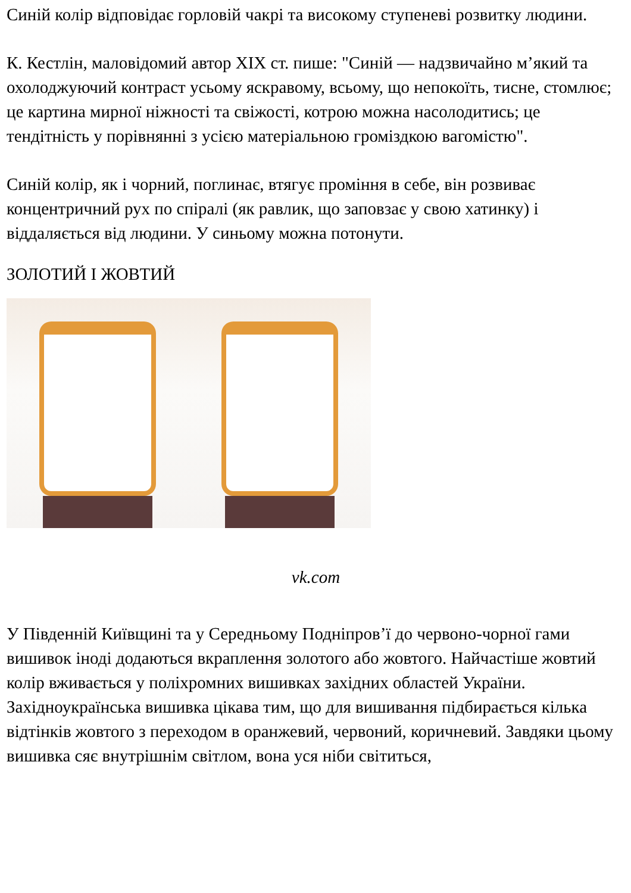Синій колір відповідає горловій чакрі та високому ступеневі розвитку людини.
К. Кестлін, маловідомий автор XIX ст. пише: "Синій — надзвичайно м’який та охолоджуючий контраст усьому яскравому, всьому, що непокоїть, тисне, стомлює; це картина мирної ніжності та свіжості, котрою можна насолодитись; це тендітність у порівнянні з усією матеріальною громіздкою вагомістю".
Синій колір, як і чорний, поглинає, втягує проміння в себе, він розвиває концентричний рух по спіралі (як равлик, що заповзає у свою хатинку) і віддаляється від людини. У синьому можна потонути.
ЗОЛОТИЙ І ЖОВТИЙ
vk.com
У Південній Київщині та у Середньому Подніпров’ї до червоно-чорної гами вишивок іноді додаються вкраплення золотого або жовтого. Найчастіше жовтий колір вживається у поліхромних вишивках західних областей України. Західноукраїнська вишивка цікава тим, що для вишивання підбирається кілька відтінків жовтого з переходом в оранжевий, червоний, коричневий. Завдяки цьому вишивка сяє внутрішнім світлом, вона уся ніби світиться,